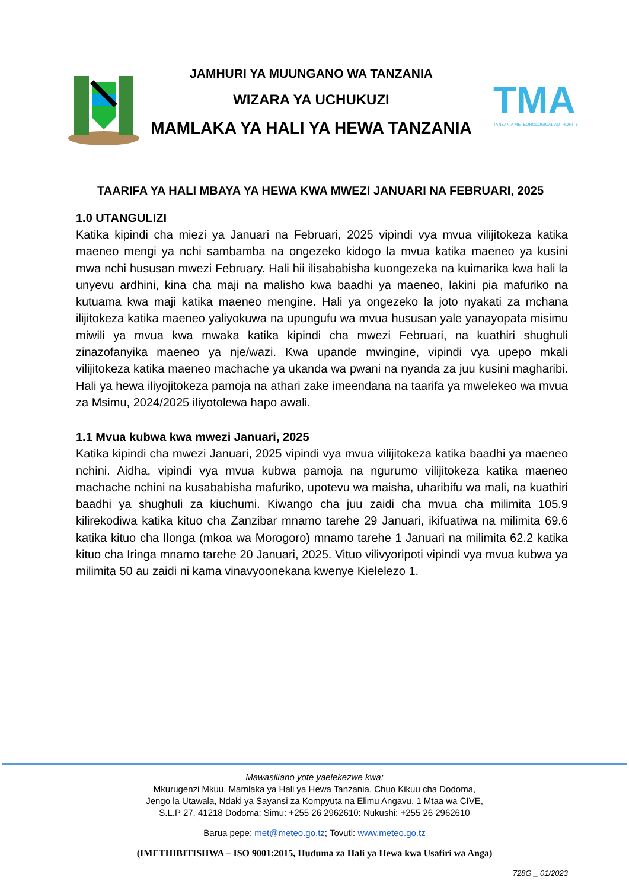JAMHURI YA MUUNGANO WA TANZANIA
WIZARA YA UCHUKUZI
MAMLAKA YA HALI YA HEWA TANZANIA
TMA
TANZANIA METEOROLOGICAL AUTHORITY
TAARIFA YA HALI MBAYA YA HEWA KWA MWEZI JANUARI NA FEBRUARI, 2025
1.0 UTANGULIZI
Katika kipindi cha miezi ya Januari na Februari, 2025 vipindi vya mvua vilijitokeza katika maeneo mengi ya nchi sambamba na ongezeko kidogo la mvua katika maeneo ya kusini mwa nchi hususan mwezi February. Hali hii ilisababisha kuongezeka na kuimarika kwa hali la unyevu ardhini, kina cha maji na malisho kwa baadhi ya maeneo, lakini pia mafuriko na kutuama kwa maji katika maeneo mengine. Hali ya ongezeko la joto nyakati za mchana ilijitokeza katika maeneo yaliyokuwa na upungufu wa mvua hususan yale yanayopata misimu miwili ya mvua kwa mwaka katika kipindi cha mwezi Februari, na kuathiri shughuli zinazofanyika maeneo ya nje/wazi. Kwa upande mwingine, vipindi vya upepo mkali vilijitokeza katika maeneo machache ya ukanda wa pwani na nyanda za juu kusini magharibi. Hali ya hewa iliyojitokeza pamoja na athari zake imeendana na taarifa ya mwelekeo wa mvua za Msimu, 2024/2025 iliyotolewa hapo awali.
1.1 Mvua kubwa kwa mwezi Januari, 2025
Katika kipindi cha mwezi Januari, 2025 vipindi vya mvua vilijitokeza katika baadhi ya maeneo nchini. Aidha, vipindi vya mvua kubwa pamoja na ngurumo vilijitokeza katika maeneo machache nchini na kusababisha mafuriko, upotevu wa maisha, uharibifu wa mali, na kuathiri baadhi ya shughuli za kiuchumi. Kiwango cha juu zaidi cha mvua cha milimita 105.9 kilirekodiwa katika kituo cha Zanzibar mnamo tarehe 29 Januari, ikifuatiwa na milimita 69.6 katika kituo cha Ilonga (mkoa wa Morogoro) mnamo tarehe 1 Januari na milimita 62.2 katika kituo cha Iringa mnamo tarehe 20 Januari, 2025. Vituo vilivyoripoti vipindi vya mvua kubwa ya milimita 50 au zaidi ni kama vinavyoonekana kwenye Kielelezo 1.
Mawasiliano yote yaelekezwe kwa:
Mkurugenzi Mkuu, Mamlaka ya Hali ya Hewa Tanzania, Chuo Kikuu cha Dodoma,
Jengo la Utawala, Ndaki ya Sayansi za Kompyuta na Elimu Angavu, 1 Mtaa wa CIVE,
S.L.P 27, 41218 Dodoma; Simu: +255 26 2962610: Nukushi: +255 26 2962610
Barua pepe; met@meteo.go.tz; Tovuti: www.meteo.go.tz
(IMETHIBITISHWA – ISO 9001:2015, Huduma za Hali ya Hewa kwa Usafiri wa Anga)
728G _ 01/2023